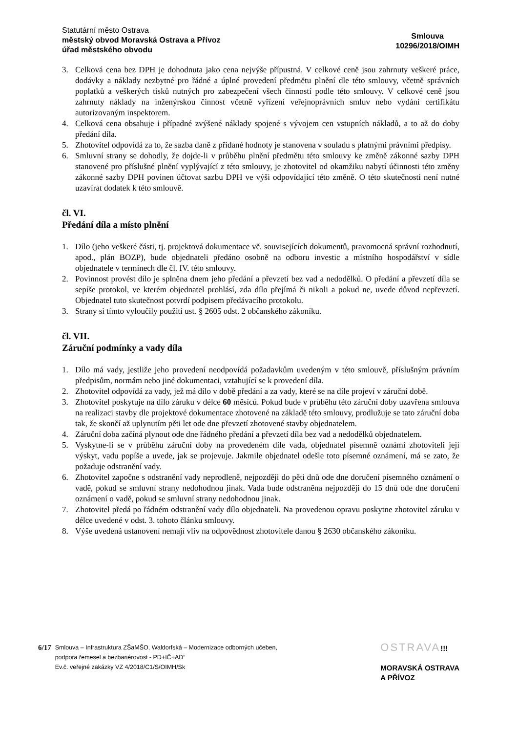Statutární město Ostrava
městský obvod Moravská Ostrava a Přívoz
úřad městského obvodu
Smlouva
10296/2018/OIMH
3. Celková cena bez DPH je dohodnuta jako cena nejvýše přípustná. V celkové ceně jsou zahrnuty veškeré práce, dodávky a náklady nezbytné pro řádné a úplné provedení předmětu plnění dle této smlouvy, včetně správních poplatků a veškerých tisků nutných pro zabezpečení všech činností podle této smlouvy. V celkové ceně jsou zahrnuty náklady na inženýrskou činnost včetně vyřízení veřejnoprávních smluv nebo vydání certifikátu autorizovaným inspektorem.
4. Celková cena obsahuje i případné zvýšené náklady spojené s vývojem cen vstupních nákladů, a to až do doby předání díla.
5. Zhotovitel odpovídá za to, že sazba daně z přidané hodnoty je stanovena v souladu s platnými právními předpisy.
6. Smluvní strany se dohodly, že dojde-li v průběhu plnění předmětu této smlouvy ke změně zákonné sazby DPH stanovené pro příslušné plnění vyplývající z této smlouvy, je zhotovitel od okamžiku nabytí účinnosti této změny zákonné sazby DPH povinen účtovat sazbu DPH ve výši odpovídající této změně. O této skutečnosti není nutné uzavírat dodatek k této smlouvě.
čl. VI.
Předání díla a místo plnění
1. Dílo (jeho veškeré části, tj. projektová dokumentace vč. souvisejících dokumentů, pravomocná správní rozhodnutí, apod., plán BOZP), bude objednateli předáno osobně na odboru investic a místního hospodářství v sídle objednatele v termínech dle čl. IV. této smlouvy.
2. Povinnost provést dílo je splněna dnem jeho předání a převzetí bez vad a nedodělků. O předání a převzetí díla se sepíše protokol, ve kterém objednatel prohlásí, zda dílo přejímá či nikoli a pokud ne, uvede důvod nepřevzetí. Objednatel tuto skutečnost potvrdí podpisem předávacího protokolu.
3. Strany si tímto vyloučily použití ust. § 2605 odst. 2 občanského zákoníku.
čl. VII.
Záruční podmínky a vady díla
1. Dílo má vady, jestliže jeho provedení neodpovídá požadavkům uvedeným v této smlouvě, příslušným právním předpisům, normám nebo jiné dokumentaci, vztahující se k provedení díla.
2. Zhotovitel odpovídá za vady, jež má dílo v době předání a za vady, které se na díle projeví v záruční době.
3. Zhotovitel poskytuje na dílo záruku v délce 60 měsíců. Pokud bude v průběhu této záruční doby uzavřena smlouva na realizaci stavby dle projektové dokumentace zhotovené na základě této smlouvy, prodlužuje se tato záruční doba tak, že skončí až uplynutím pěti let ode dne převzetí zhotovené stavby objednatelem.
4. Záruční doba začíná plynout ode dne řádného předání a převzetí díla bez vad a nedodělků objednatelem.
5. Vyskytne-li se v průběhu záruční doby na provedeném díle vada, objednatel písemně oznámí zhotoviteli její výskyt, vadu popíše a uvede, jak se projevuje. Jakmile objednatel odešle toto písemné oznámení, má se zato, že požaduje odstranění vady.
6. Zhotovitel započne s odstranění vady neprodleně, nejpozději do pěti dnů ode dne doručení písemného oznámení o vadě, pokud se smluvní strany nedohodnou jinak. Vada bude odstraněna nejpozději do 15 dnů ode dne doručení oznámení o vadě, pokud se smluvní strany nedohodnou jinak.
7. Zhotovitel předá po řádném odstranění vady dílo objednateli. Na provedenou opravu poskytne zhotovitel záruku v délce uvedené v odst. 3. tohoto článku smlouvy.
8. Výše uvedená ustanovení nemají vliv na odpovědnost zhotovitele danou § 2630 občanského zákoníku.
6/17 Smlouva – Infrastruktura ZŠaMŠO, Waldorfská – Modernizace odborných učeben,
podpora řemesel a bezbariérovost - PD+IČ+AD“
Ev.č. veřejné zakázky VZ 4/2018/C1/S/OIMH/Sk
OSTRAVA!!!
MORAVSKÁ OSTRAVA
A PŘÍVOZ